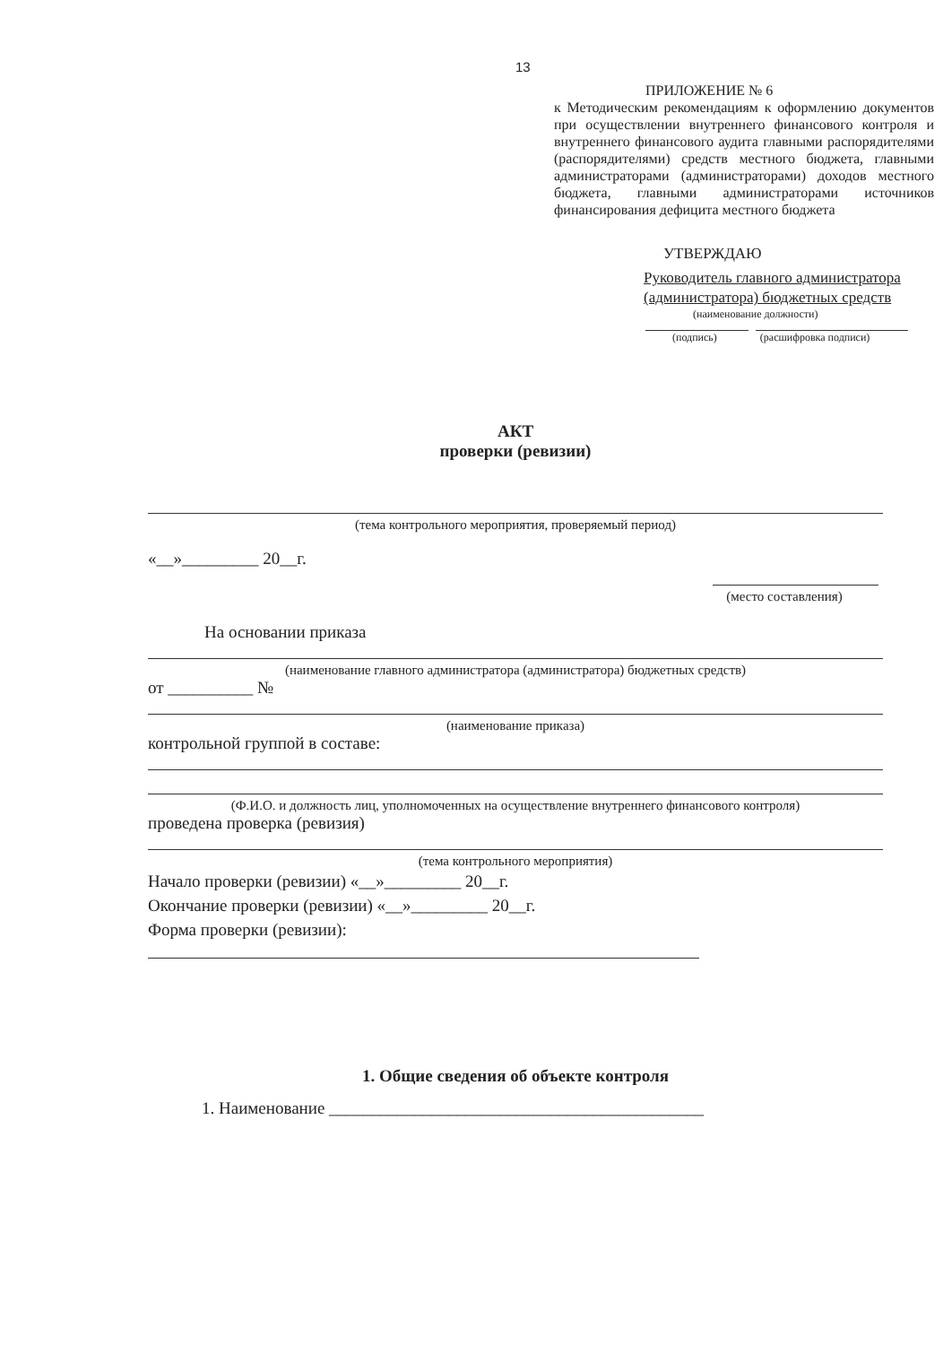13
ПРИЛОЖЕНИЕ № 6
к Методическим рекомендациям к оформлению документов при осуществлении внутреннего финансового контроля и внутреннего финансового аудита главными распорядителями (распорядителями) средств местного бюджета, главными администраторами (администраторами) доходов местного бюджета, главными администраторами источников финансирования дефицита местного бюджета
УТВЕРЖДАЮ
Руководитель главного администратора
(администратора) бюджетных средств
(наименование должности)
(подпись) (расшифровка подписи)
АКТ
проверки (ревизии)
(тема контрольного мероприятия, проверяемый период)
«__»_________ 20__г.
(место составления)
На основании приказа
(наименование главного администратора (администратора) бюджетных средств)
от __________ №
(наименование приказа)
контрольной группой в составе:
(Ф.И.О. и должность лиц, уполномоченных на осуществление внутреннего финансового контроля)
проведена проверка (ревизия)
(тема контрольного мероприятия)
Начало проверки (ревизии) «__»_________ 20__г.
Окончание проверки (ревизии) «__»_________ 20__г.
Форма проверки (ревизии):
1. Общие сведения об объекте контроля
1. Наименование ____________________________________________